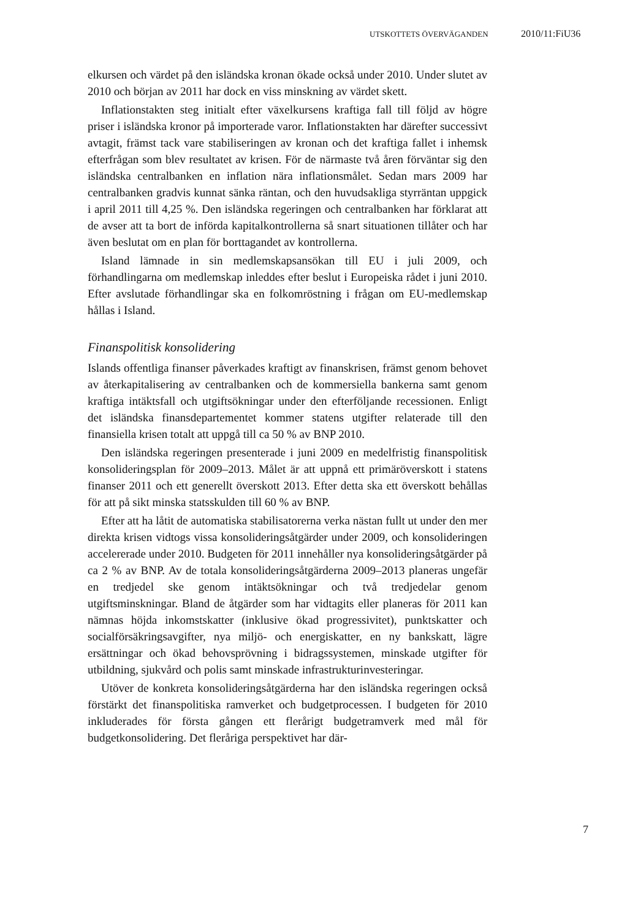UTSKOTTETS ÖVERVÄGANDEN 2010/11:FiU36
elkursen och värdet på den isländska kronan ökade också under 2010. Under slutet av 2010 och början av 2011 har dock en viss minskning av värdet skett.
Inflationstakten steg initialt efter växelkursens kraftiga fall till följd av högre priser i isländska kronor på importerade varor. Inflationstakten har därefter successivt avtagit, främst tack vare stabiliseringen av kronan och det kraftiga fallet i inhemsk efterfrågan som blev resultatet av krisen. För de närmaste två åren förväntar sig den isländska centralbanken en inflation nära inflationsmålet. Sedan mars 2009 har centralbanken gradvis kunnat sänka räntan, och den huvudsakliga styrräntan uppgick i april 2011 till 4,25 %. Den isländska regeringen och centralbanken har förklarat att de avser att ta bort de införda kapitalkontrollerna så snart situationen tillåter och har även beslutat om en plan för borttagandet av kontrollerna.
Island lämnade in sin medlemskapsansökan till EU i juli 2009, och förhandlingarna om medlemskap inleddes efter beslut i Europeiska rådet i juni 2010. Efter avslutade förhandlingar ska en folkomröstning i frågan om EU-medlemskap hållas i Island.
Finanspolitisk konsolidering
Islands offentliga finanser påverkades kraftigt av finanskrisen, främst genom behovet av återkapitalisering av centralbanken och de kommersiella bankerna samt genom kraftiga intäktsfall och utgiftsökningar under den efterföljande recessionen. Enligt det isländska finansdepartementet kommer statens utgifter relaterade till den finansiella krisen totalt att uppgå till ca 50 % av BNP 2010.
Den isländska regeringen presenterade i juni 2009 en medelfristig finanspolitisk konsolideringsplan för 2009–2013. Målet är att uppnå ett primäröverskott i statens finanser 2011 och ett generellt överskott 2013. Efter detta ska ett överskott behållas för att på sikt minska statsskulden till 60 % av BNP.
Efter att ha låtit de automatiska stabilisatorerna verka nästan fullt ut under den mer direkta krisen vidtogs vissa konsolideringsåtgärder under 2009, och konsolideringen accelererade under 2010. Budgeten för 2011 innehåller nya konsolideringsåtgärder på ca 2 % av BNP. Av de totala konsolideringsåtgärderna 2009–2013 planeras ungefär en tredjedel ske genom intäktsökningar och två tredjedelar genom utgiftsminskningar. Bland de åtgärder som har vidtagits eller planeras för 2011 kan nämnas höjda inkomstskatter (inklusive ökad progressivitet), punktskatter och socialförsäkringsavgifter, nya miljö- och energiskatter, en ny bankskatt, lägre ersättningar och ökad behovsprövning i bidragssystemen, minskade utgifter för utbildning, sjukvård och polis samt minskade infrastrukturinvesteringar.
Utöver de konkreta konsolideringsåtgärderna har den isländska regeringen också förstärkt det finanspolitiska ramverket och budgetprocessen. I budgeten för 2010 inkluderades för första gången ett flerårigt budgetramverk med mål för budgetkonsolidering. Det fleråriga perspektivet har där-
7